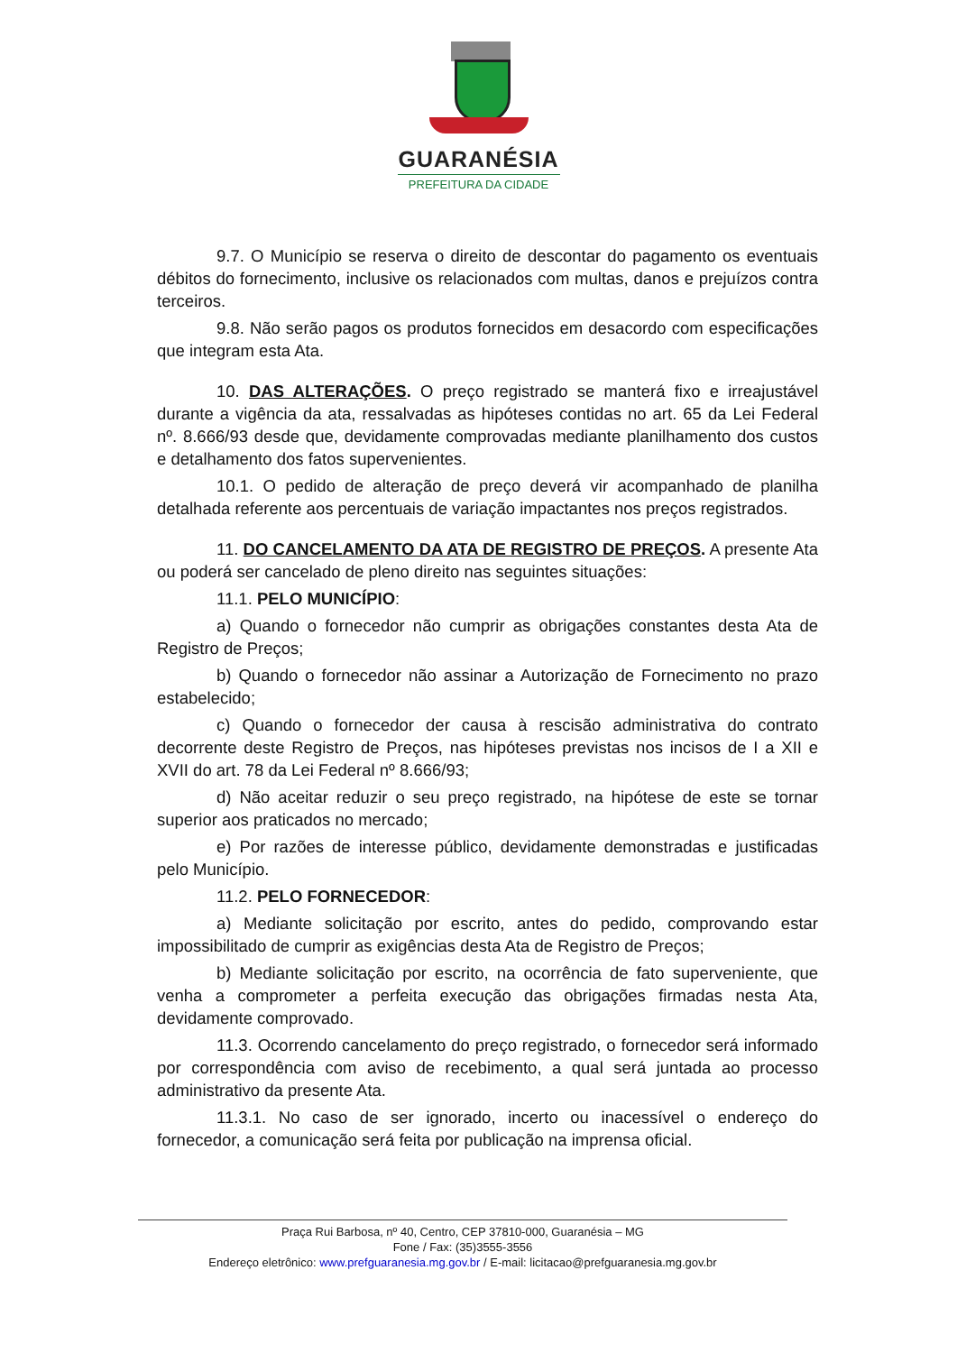GUARANÉSIA
PREFEITURA DA CIDADE
9.7. O Município se reserva o direito de descontar do pagamento os eventuais débitos do fornecimento, inclusive os relacionados com multas, danos e prejuízos contra terceiros.
9.8. Não serão pagos os produtos fornecidos em desacordo com especificações que integram esta Ata.
10. DAS ALTERAÇÕES. O preço registrado se manterá fixo e irreajustável durante a vigência da ata, ressalvadas as hipóteses contidas no art. 65 da Lei Federal nº. 8.666/93 desde que, devidamente comprovadas mediante planilhamento dos custos e detalhamento dos fatos supervenientes.
10.1. O pedido de alteração de preço deverá vir acompanhado de planilha detalhada referente aos percentuais de variação impactantes nos preços registrados.
11. DO CANCELAMENTO DA ATA DE REGISTRO DE PREÇOS. A presente Ata ou poderá ser cancelado de pleno direito nas seguintes situações:
11.1. PELO MUNICÍPIO:
a) Quando o fornecedor não cumprir as obrigações constantes desta Ata de Registro de Preços;
b) Quando o fornecedor não assinar a Autorização de Fornecimento no prazo estabelecido;
c) Quando o fornecedor der causa à rescisão administrativa do contrato decorrente deste Registro de Preços, nas hipóteses previstas nos incisos de I a XII e XVII do art. 78 da Lei Federal nº 8.666/93;
d) Não aceitar reduzir o seu preço registrado, na hipótese de este se tornar superior aos praticados no mercado;
e) Por razões de interesse público, devidamente demonstradas e justificadas pelo Município.
11.2. PELO FORNECEDOR:
a) Mediante solicitação por escrito, antes do pedido, comprovando estar impossibilitado de cumprir as exigências desta Ata de Registro de Preços;
b) Mediante solicitação por escrito, na ocorrência de fato superveniente, que venha a comprometer a perfeita execução das obrigações firmadas nesta Ata, devidamente comprovado.
11.3. Ocorrendo cancelamento do preço registrado, o fornecedor será informado por correspondência com aviso de recebimento, a qual será juntada ao processo administrativo da presente Ata.
11.3.1. No caso de ser ignorado, incerto ou inacessível o endereço do fornecedor, a comunicação será feita por publicação na imprensa oficial.
Praça Rui Barbosa, nº 40, Centro, CEP 37810-000, Guaranésia – MG
Fone / Fax: (35)3555-3556
Endereço eletrônico: www.prefguaranesia.mg.gov.br / E-mail: licitacao@prefguaranesia.mg.gov.br